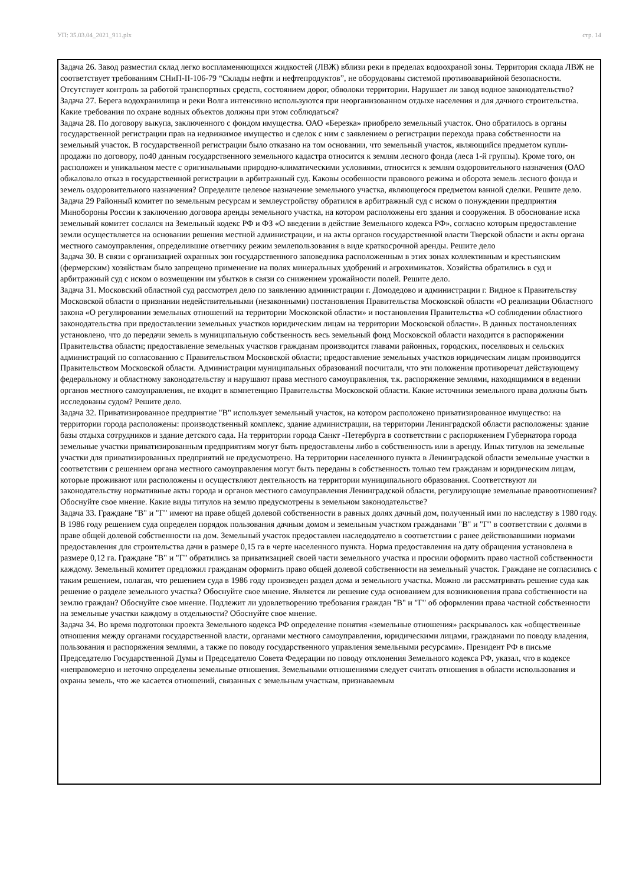УП: 35.03.04_2021_911.plx стр. 14
Задача 26. Завод разместил склад легко воспламеняющихся жидкостей (ЛВЖ) вблизи реки в пределах водоохраной зоны. Территория склада ЛВЖ не соответствует требованиям СНиП-II-106-79 “Склады нефти и нефтепродуктов”, не оборудованы системой противоаварийной безопасности. Отсутствует контроль за работой транспортных средств, состоянием дорог, обволоки территории. Нарушает ли завод водное законодательство?
Задача 27. Берега водохранилища и реки Волга интенсивно используются при неорганизованном отдыхе населения и для дачного строительства. Какие требования по охране водных объектов должны при этом соблюдаться?
Задача 28. По договору выкупа, заключенного с фондом имущества. ОАО «Березка» приобрело земельный участок. Оно обратилось в органы государственной регистрации прав на недвижимое имущество и сделок с ним с заявлением о регистрации перехода права собственности на земельный участок. В государственной регистрации было отказано на том основании, что земельный участок, являющийся предметом купли-продажи по договору, по40 данным государственного земельного кадастра относится к землям лесного фонда (леса 1-й группы). Кроме того, он расположен и уникальном месте с оригинальными природно-климатическими условиями, относится к землям оздоровительного назначения (ОАО обжаловало отказ в государственной регистрации в арбитражный суд. Каковы особенности правового режима и оборота земель лесного фонда и земель оздоровительного назначения? Определите целевое назначение земельного участка, являющегося предметом ванной сделки. Решите дело.
Задача 29 Районный комитет по земельным ресурсам и землеустройству обратился в арбитражный суд с иском о понуждении предприятия Минобороны России к заключению договора аренды земельного участка, на котором расположены его здания и сооружения. В обоснование иска земельный комитет сослался на Земельный кодекс РФ и ФЗ «О введении в действие Земельного кодекса РФ», согласно которым предоставление земли осуществляется на основании решения местной администрации, и на акты органов государственной власти Тверской области и акты органа местного самоуправления, определившие ответчику режим землепользования в виде краткосрочной аренды. Решите дело
Задача 30. В связи с организацией охранных зон государственного заповедника расположенным в этих зонах коллективным и крестьянским (фермерским) хозяйствам было запрещено применение на полях минеральных удобрений и агрохимикатов. Хозяйства обратились в суд и арбитражный суд с иском о возмещении им убытков в связи со снижением урожайности полей. Решите дело.
Задача 31. Московский областной суд рассмотрел дело по заявлению администрации г. Домодедово и администрации г. Видное к Правительству Московской области о признании недействительными (незаконными) постановления Правительства Московской области «О реализации Областного закона «О регулировании земельных отношений на территории Московской области» и постановления Правительства «О соблюдении областного законодательства при предоставлении земельных участков юридическим лицам на территории Московской области». В данных постановлениях установлено, что до передачи земель в муниципальную собственность весь земельный фонд Московской области находится в распоряжении Правительства области; предоставление земельных участков гражданам производится главами районных, городских, поселковых и сельских администраций по согласованию с Правительством Московской области; предоставление земельных участков юридическим лицам производится Правительством Московской области. Администрации муниципальных образований посчитали, что эти положения противоречат действующему федеральному и областному законодательству и нарушают права местного самоуправления, т.к. распоряжение землями, находящимися в ведении органов местного самоуправления, не входит в компетенцию Правительства Московской области. Какие источники земельного права должны быть исследованы судом? Решите дело.
Задача 32. Приватизированное предприятие "В" использует земельный участок, на котором расположено приватизированное имущество: на территории города расположены: производственный комплекс, здание администрации, на территории Ленинградской области расположены: здание базы отдыха сотрудников и здание детского сада. На территории города Санкт -Петербурга в соответствии с распоряжением Губернатора города земельные участки приватизированным предприятиям могут быть предоставлены либо в собственность или в аренду. Иных титулов на земельные участки для приватизированных предприятий не предусмотрено. На территории населенного пункта в Ленинградской области земельные участки в соответствии с решением органа местного самоуправления могут быть переданы в собственность только тем гражданам и юридическим лицам, которые проживают или расположены и осуществляют деятельность на территории муниципального образования. Соответствуют ли законодательству нормативные акты города и органов местного самоуправления Ленинградской области, регулирующие земельные правоотношения? Обоснуйте свое мнение. Какие виды титулов на землю предусмотрены в земельном законодательстве?
Задача 33. Граждане "В" и "Г" имеют на праве общей долевой собственности в равных долях дачный дом, полученный ими по наследству в 1980 году. В 1986 году решением суда определен порядок пользования дачным домом и земельным участком гражданами "В" и "Г" в соответствии с долями в праве общей долевой собственности на дом. Земельный участок предоставлен наследодателю в соответствии с ранее действовавшими нормами предоставления для строительства дачи в размере 0,15 га в черте населенного пункта. Норма предоставления на дату обращения установлена в размере 0,12 га. Граждане "В" и "Г" обратились за приватизацией своей части земельного участка и просили оформить право частной собственности каждому. Земельный комитет предложил гражданам оформить право общей долевой собственности на земельный участок. Граждане не согласились с таким решением, полагая, что решением суда в 1986 году произведен раздел дома и земельного участка. Можно ли рассматривать решение суда как решение о разделе земельного участка? Обоснуйте свое мнение. Является ли решение суда основанием для возникновения права собственности на землю граждан? Обоснуйте свое мнение. Подлежит ли удовлетворению требования граждан "В" и "Г" об оформлении права частной собственности на земельные участки каждому в отдельности? Обоснуйте свое мнение.
Задача 34. Во время подготовки проекта Земельного кодекса РФ определение понятия «земельные отношения» раскрывалось как «общественные отношения между органами государственной власти, органами местного самоуправления, юридическими лицами, гражданами по поводу владения, пользования и распоряжения землями, а также по поводу государственного управления земельными ресурсами». Президент РФ в письме Председателю Государственной Думы и Председателю Совета Федерации по поводу отклонения Земельного кодекса РФ, указал, что в кодексе «неправомерно и неточно определены земельные отношения. Земельными отношениями следует считать отношения в области использования и охраны земель, что же касается отношений, связанных с земельным участкам, признаваемым